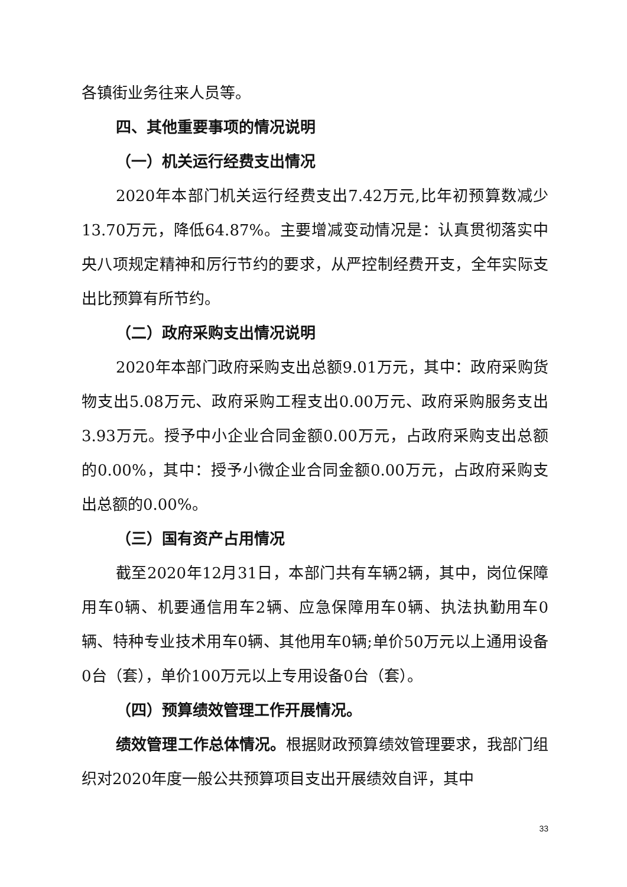各镇街业务往来人员等。
四、其他重要事项的情况说明
（一）机关运行经费支出情况
2020年本部门机关运行经费支出7.42万元,比年初预算数减少13.70万元，降低64.87%。主要增减变动情况是：认真贯彻落实中央八项规定精神和厉行节约的要求，从严控制经费开支，全年实际支出比预算有所节约。
（二）政府采购支出情况说明
2020年本部门政府采购支出总额9.01万元，其中：政府采购货物支出5.08万元、政府采购工程支出0.00万元、政府采购服务支出3.93万元。授予中小企业合同金额0.00万元，占政府采购支出总额的0.00%，其中：授予小微企业合同金额0.00万元，占政府采购支出总额的0.00%。
（三）国有资产占用情况
截至2020年12月31日，本部门共有车辆2辆，其中，岗位保障用车0辆、机要通信用车2辆、应急保障用车0辆、执法执勤用车0辆、特种专业技术用车0辆、其他用车0辆;单价50万元以上通用设备0台（套），单价100万元以上专用设备0台（套）。
（四）预算绩效管理工作开展情况。
绩效管理工作总体情况。根据财政预算绩效管理要求，我部门组织对2020年度一般公共预算项目支出开展绩效自评，其中
33